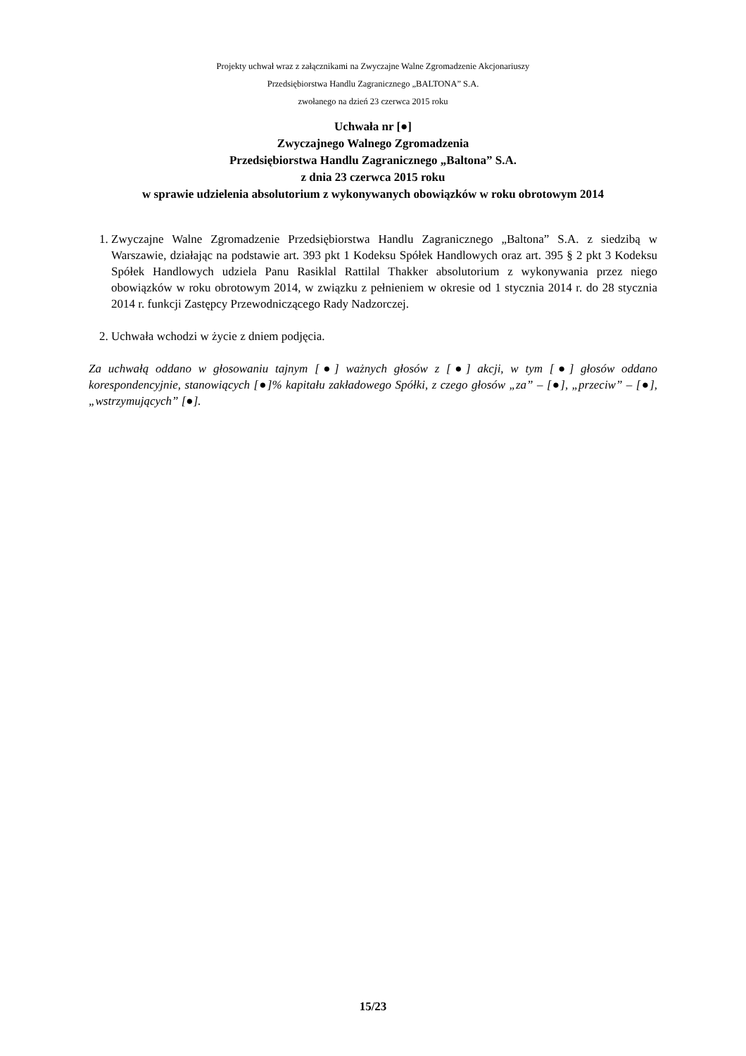Projekty uchwał wraz z załącznikami na Zwyczajne Walne Zgromadzenie Akcjonariuszy
Przedsiębiorstwa Handlu Zagranicznego „BALTONA” S.A.
zwołanego na dzień 23 czerwca 2015 roku
Uchwała nr [●]
Zwyczajnego Walnego Zgromadzenia
Przedsiębiorstwa Handlu Zagranicznego „Baltona” S.A.
z dnia 23 czerwca 2015 roku
w sprawie udzielenia absolutorium z wykonywanych obowiązków w roku obrotowym 2014
1. Zwyczajne Walne Zgromadzenie Przedsiębiorstwa Handlu Zagranicznego „Baltona” S.A. z siedzibą w Warszawie, działając na podstawie art. 393 pkt 1 Kodeksu Spółek Handlowych oraz art. 395 § 2 pkt 3 Kodeksu Spółek Handlowych udziela Panu Rasiklal Rattilal Thakker absolutorium z wykonywania przez niego obowiązków w roku obrotowym 2014, w związku z pełnieniem w okresie od 1 stycznia 2014 r. do 28 stycznia 2014 r. funkcji Zastępcy Przewodniczącego Rady Nadzorczej.
2. Uchwała wchodzi w życie z dniem podjęcia.
Za uchwałą oddano w głosowaniu tajnym [●] ważnych głosów z [●] akcji, w tym [●] głosów oddano korespondencyjnie, stanowiących [●]% kapitału zakładowego Spółki, z czego głosów „za” – [●], „przeciw” – [●], „wstrzymujących” [●].
15/23